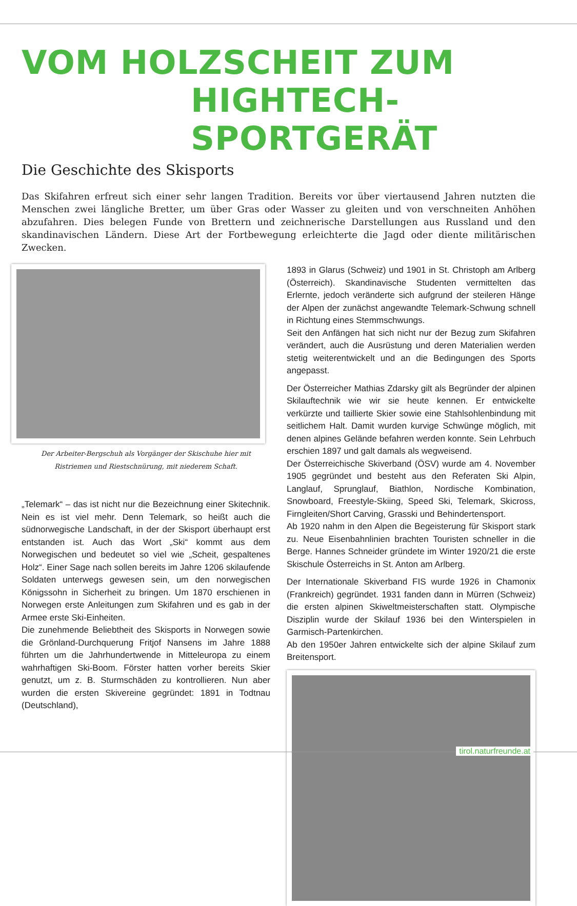VOM HOLZSCHEIT ZUM
HIGHTECH-SPORTGERÄT
Die Geschichte des Skisports
Das Skifahren erfreut sich einer sehr langen Tradition. Bereits vor über viertausend Jahren nutzten die Menschen zwei längliche Bretter, um über Gras oder Wasser zu gleiten und von verschneiten Anhöhen abzufahren. Dies belegen Funde von Brettern und zeichnerische Darstellungen aus Russland und den skandinavischen Ländern. Diese Art der Fortbewegung erleichterte die Jagd oder diente militärischen Zwecken.
Der Arbeiter-Bergschuh als Vorgänger der Skischuhe hier mit Ristriemen und Riestschnürung, mit niederem Schaft.
„Telemark“ – das ist nicht nur die Bezeichnung einer Skitechnik. Nein es ist viel mehr. Denn Telemark, so heißt auch die südnorwegische Landschaft, in der der Skisport überhaupt erst entstanden ist. Auch das Wort „Ski“ kommt aus dem Norwegischen und bedeutet so viel wie „Scheit, gespaltenes Holz“. Einer Sage nach sollen bereits im Jahre 1206 skilaufende Soldaten unterwegs gewesen sein, um den norwegischen Königssohn in Sicherheit zu bringen. Um 1870 erschienen in Norwegen erste Anleitungen zum Skifahren und es gab in der Armee erste Ski-Einheiten.
Die zunehmende Beliebtheit des Skisports in Norwegen sowie die Grönland-Durchquerung Fritjof Nansens im Jahre 1888 führten um die Jahrhundertwende in Mitteleuropa zu einem wahrhaftigen Ski-Boom. Förster hatten vorher bereits Skier genutzt, um z. B. Sturmschäden zu kontrollieren. Nun aber wurden die ersten Skivereine gegründet: 1891 in Todtnau (Deutschland),
1893 in Glarus (Schweiz) und 1901 in St. Christoph am Arlberg (Österreich). Skandinavische Studenten vermittelten das Erlernte, jedoch veränderte sich aufgrund der steileren Hänge der Alpen der zunächst angewandte Telemark-Schwung schnell in Richtung eines Stemmschwungs.
Seit den Anfängen hat sich nicht nur der Bezug zum Skifahren verändert, auch die Ausrüstung und deren Materialien werden stetig weiterentwickelt und an die Bedingungen des Sports angepasst.
Der Österreicher Mathias Zdarsky gilt als Begründer der alpinen Skilauftechnik wie wir sie heute kennen. Er entwickelte verkürzte und taillierte Skier sowie eine Stahlsohlenbindung mit seitlichem Halt. Damit wurden kurvige Schwünge möglich, mit denen alpines Gelände befahren werden konnte. Sein Lehrbuch erschien 1897 und galt damals als wegweisend.
Der Österreichische Skiverband (ÖSV) wurde am 4. November 1905 gegründet und besteht aus den Referaten Ski Alpin, Langlauf, Sprunglauf, Biathlon, Nordische Kombination, Snowboard, Freestyle-Skiing, Speed Ski, Telemark, Skicross, Firngleiten/Short Carving, Grasski und Behindertensport.
Ab 1920 nahm in den Alpen die Begeisterung für Skisport stark zu. Neue Eisenbahnlinien brachten Touristen schneller in die Berge. Hannes Schneider gründete im Winter 1920/21 die erste Skischule Österreichs in St. Anton am Arlberg.
Der Internationale Skiverband FIS wurde 1926 in Chamonix (Frankreich) gegründet. 1931 fanden dann in Mürren (Schweiz) die ersten alpinen Skiweltmeisterschaften statt. Olympische Disziplin wurde der Skilauf 1936 bei den Winterspielen in Garmisch-Partenkirchen.
Ab den 1950er Jahren entwickelte sich der alpine Skilauf zum Breitensport.
tirol.naturfreunde.at